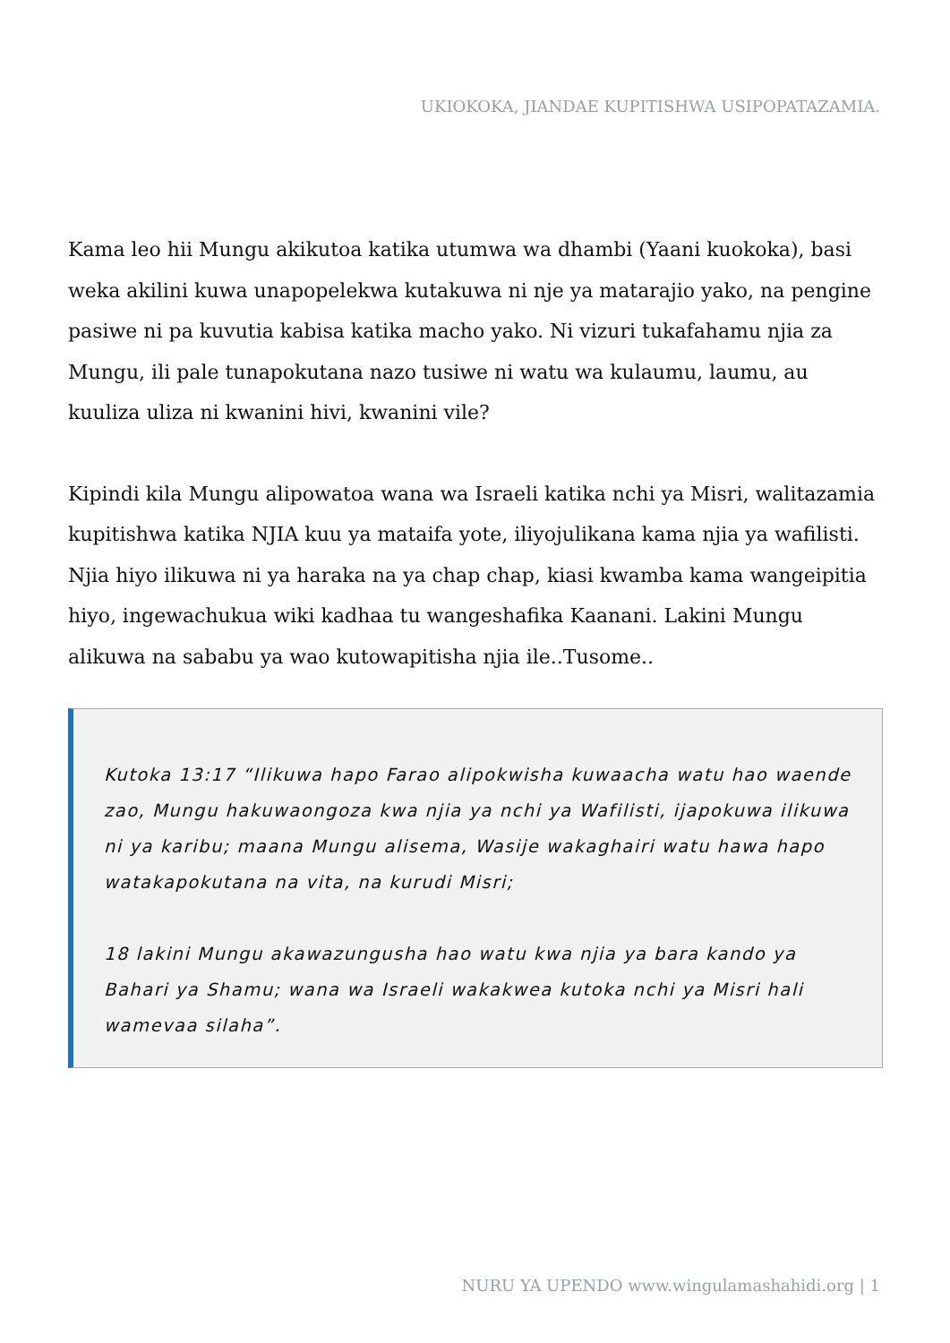UKIOKOKA, JIANDAE KUPITISHWA USIPOPATAZAMIA.
Kama leo hii Mungu akikutoa katika utumwa wa dhambi (Yaani kuokoka), basi weka akilini kuwa unapopelekwa kutakuwa ni nje ya matarajio yako, na pengine pasiwe ni pa kuvutia kabisa katika macho yako. Ni vizuri tukafahamu njia za Mungu, ili pale tunapokutana nazo tusiwe ni watu wa kulaumu, laumu, au kuuliza uliza ni kwanini hivi, kwanini vile?
Kipindi kila Mungu alipowatoa wana wa Israeli katika nchi ya Misri, walitazamia kupitishwa katika NJIA kuu ya mataifa yote, iliyojulikana kama njia ya wafilisti. Njia hiyo ilikuwa ni ya haraka na ya chap chap, kiasi kwamba kama wangeipitia hiyo, ingewachukua wiki kadhaa tu wangeshafika Kaanani. Lakini Mungu alikuwa na sababu ya wao kutowapitisha njia ile..Tusome..
Kutoka 13:17 “Ilikuwa hapo Farao alipokwisha kuwaacha watu hao waende zao, Mungu hakuwaongoza kwa njia ya nchi ya Wafilisti, ijapokuwa ilikuwa ni ya karibu; maana Mungu alisema, Wasije wakaghairi watu hawa hapo watakapokutana na vita, na kurudi Misri;
18 lakini Mungu akawazungusha hao watu kwa njia ya bara kando ya Bahari ya Shamu; wana wa Israeli wakakwea kutoka nchi ya Misri hali wamevaa silaha”.
NURU YA UPENDO www.wingulamashahidi.org | 1